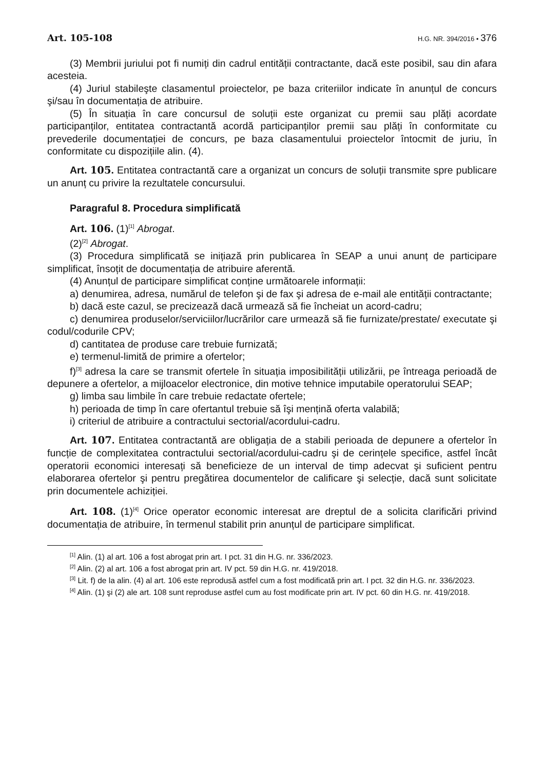Art. 105-108 H.G. NR. 394/2016 • 376
(3) Membrii juriului pot fi numiți din cadrul entității contractante, dacă este posibil, sau din afara acesteia.
(4) Juriul stabileşte clasamentul proiectelor, pe baza criteriilor indicate în anunțul de concurs şi/sau în documentația de atribuire.
(5) În situația în care concursul de soluții este organizat cu premii sau plăți acordate participanților, entitatea contractantă acordă participanților premii sau plăți în conformitate cu prevederile documentației de concurs, pe baza clasamentului proiectelor întocmit de juriu, în conformitate cu dispozițiile alin. (4).
Art. 105. Entitatea contractantă care a organizat un concurs de soluții transmite spre publicare un anunț cu privire la rezultatele concursului.
Paragraful 8. Procedura simplificată
Art. 106. (1)<sup>[1]</sup> Abrogat.
(2)<sup>[2]</sup> Abrogat.
(3) Procedura simplificată se inițiază prin publicarea în SEAP a unui anunț de participare simplificat, însoțit de documentația de atribuire aferentă.
(4) Anunțul de participare simplificat conține următoarele informații:
a) denumirea, adresa, numărul de telefon şi de fax şi adresa de e-mail ale entității contractante;
b) dacă este cazul, se precizează dacă urmează să fie încheiat un acord-cadru;
c) denumirea produselor/serviciilor/lucrărilor care urmează să fie furnizate/prestate/ executate şi codul/codurile CPV;
d) cantitatea de produse care trebuie furnizată;
e) termenul-limită de primire a ofertelor;
f)<sup>[3]</sup> adresa la care se transmit ofertele în situația imposibilității utilizării, pe întreaga perioadă de depunere a ofertelor, a mijloacelor electronice, din motive tehnice imputabile operatorului SEAP;
g) limba sau limbile în care trebuie redactate ofertele;
h) perioada de timp în care ofertantul trebuie să îşi mențină oferta valabilă;
i) criteriul de atribuire a contractului sectorial/acordului-cadru.
Art. 107. Entitatea contractantă are obligația de a stabili perioada de depunere a ofertelor în funcție de complexitatea contractului sectorial/acordului-cadru şi de cerințele specifice, astfel încât operatorii economici interesați să beneficieze de un interval de timp adecvat şi suficient pentru elaborarea ofertelor şi pentru pregătirea documentelor de calificare şi selecție, dacă sunt solicitate prin documentele achiziției.
Art. 108. (1)<sup>[4]</sup> Orice operator economic interesat are dreptul de a solicita clarificări privind documentația de atribuire, în termenul stabilit prin anunțul de participare simplificat.
<sup>[1]</sup> Alin. (1) al art. 106 a fost abrogat prin art. I pct. 31 din H.G. nr. 336/2023.
<sup>[2]</sup> Alin. (2) al art. 106 a fost abrogat prin art. IV pct. 59 din H.G. nr. 419/2018.
<sup>[3]</sup> Lit. f) de la alin. (4) al art. 106 este reprodusă astfel cum a fost modificată prin art. I pct. 32 din H.G. nr. 336/2023.
<sup>[4]</sup> Alin. (1) şi (2) ale art. 108 sunt reproduse astfel cum au fost modificate prin art. IV pct. 60 din H.G. nr. 419/2018.